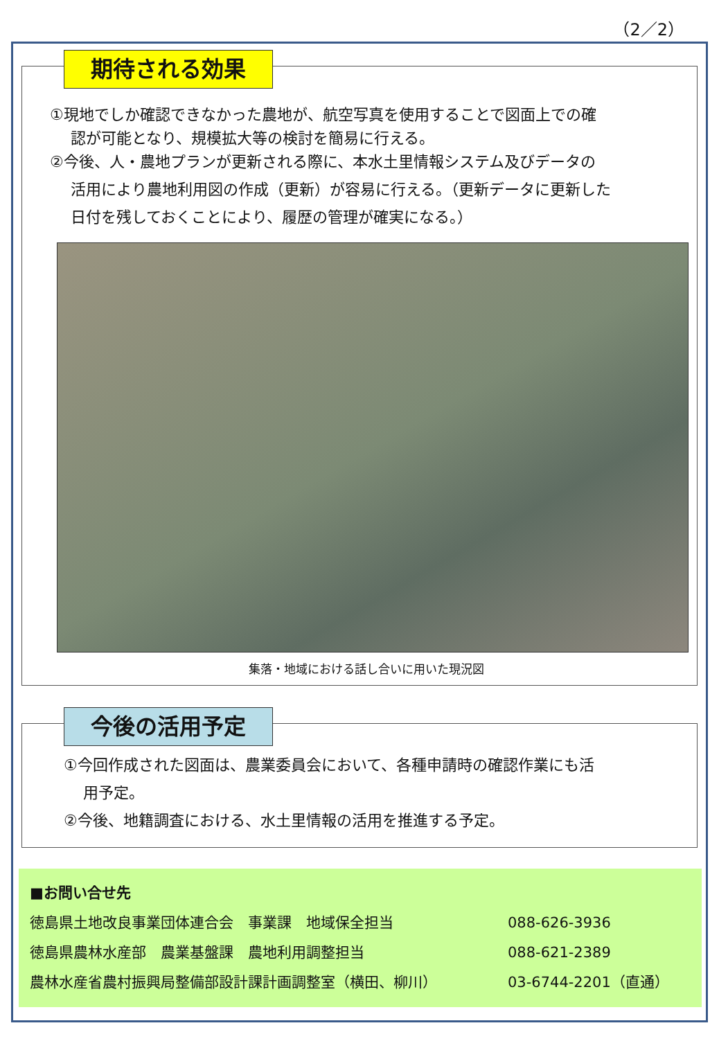（2／2）
期待される効果
①現地でしか確認できなかった農地が、航空写真を使用することで図面上での確
認が可能となり、規模拡大等の検討を簡易に行える。
②今後、人・農地プランが更新される際に、本水土里情報システム及びデータの
活用により農地利用図の作成（更新）が容易に行える。（更新データに更新した
日付を残しておくことにより、履歴の管理が確実になる。）
集落・地域における話し合いに用いた現況図
今後の活用予定
①今回作成された図面は、農業委員会において、各種申請時の確認作業にも活
用予定。
②今後、地籍調査における、水土里情報の活用を推進する予定。
■お問い合せ先
徳島県土地改良事業団体連合会　事業課　地域保全担当 088-626-3936
徳島県農林水産部　農業基盤課　農地利用調整担当 088-621-2389
農林水産省農村振興局整備部設計課計画調整室（横田、柳川） 03-6744-2201（直通）